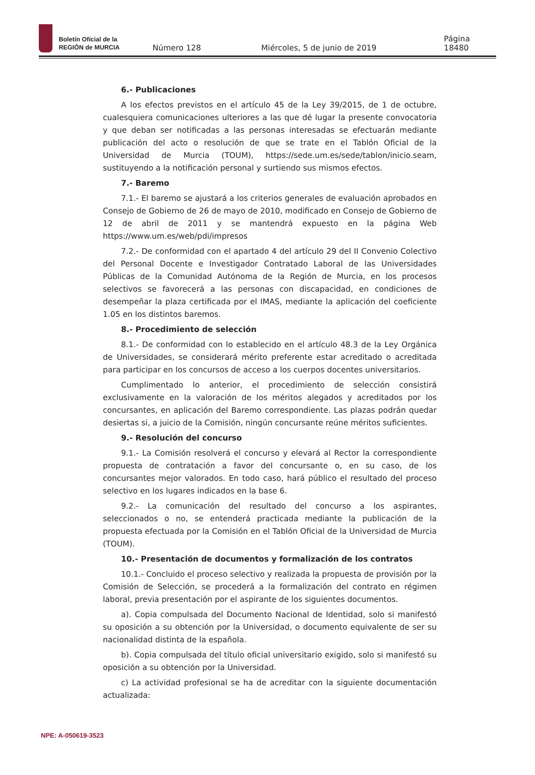Boletín Oficial de la
REGIÓN de MURCIA
Número 128 Miércoles, 5 de junio de 2019 Página 18480
6.- Publicaciones
A los efectos previstos en el artículo 45 de la Ley 39/2015, de 1 de octubre, cualesquiera comunicaciones ulteriores a las que dé lugar la presente convocatoria y que deban ser notificadas a las personas interesadas se efectuarán mediante publicación del acto o resolución de que se trate en el Tablón Oficial de la Universidad de Murcia (TOUM), https://sede.um.es/sede/tablon/inicio.seam, sustituyendo a la notificación personal y surtiendo sus mismos efectos.
7.- Baremo
7.1.- El baremo se ajustará a los criterios generales de evaluación aprobados en Consejo de Gobierno de 26 de mayo de 2010, modificado en Consejo de Gobierno de 12 de abril de 2011 y se mantendrá expuesto en la página Web https://www.um.es/web/pdi/impresos
7.2.- De conformidad con el apartado 4 del artículo 29 del II Convenio Colectivo del Personal Docente e Investigador Contratado Laboral de las Universidades Públicas de la Comunidad Autónoma de la Región de Murcia, en los procesos selectivos se favorecerá a las personas con discapacidad, en condiciones de desempeñar la plaza certificada por el IMAS, mediante la aplicación del coeficiente 1.05 en los distintos baremos.
8.- Procedimiento de selección
8.1.- De conformidad con lo establecido en el artículo 48.3 de la Ley Orgánica de Universidades, se considerará mérito preferente estar acreditado o acreditada para participar en los concursos de acceso a los cuerpos docentes universitarios.
Cumplimentado lo anterior, el procedimiento de selección consistirá exclusivamente en la valoración de los méritos alegados y acreditados por los concursantes, en aplicación del Baremo correspondiente. Las plazas podrán quedar desiertas si, a juicio de la Comisión, ningún concursante reúne méritos suficientes.
9.- Resolución del concurso
9.1.- La Comisión resolverá el concurso y elevará al Rector la correspondiente propuesta de contratación a favor del concursante o, en su caso, de los concursantes mejor valorados. En todo caso, hará público el resultado del proceso selectivo en los lugares indicados en la base 6.
9.2.- La comunicación del resultado del concurso a los aspirantes, seleccionados o no, se entenderá practicada mediante la publicación de la propuesta efectuada por la Comisión en el Tablón Oficial de la Universidad de Murcia (TOUM).
10.- Presentación de documentos y formalización de los contratos
10.1.- Concluido el proceso selectivo y realizada la propuesta de provisión por la Comisión de Selección, se procederá a la formalización del contrato en régimen laboral, previa presentación por el aspirante de los siguientes documentos.
a). Copia compulsada del Documento Nacional de Identidad, solo si manifestó su oposición a su obtención por la Universidad, o documento equivalente de ser su nacionalidad distinta de la española.
b). Copia compulsada del título oficial universitario exigido, solo si manifestó su oposición a su obtención por la Universidad.
c) La actividad profesional se ha de acreditar con la siguiente documentación actualizada:
NPE: A-050619-3523